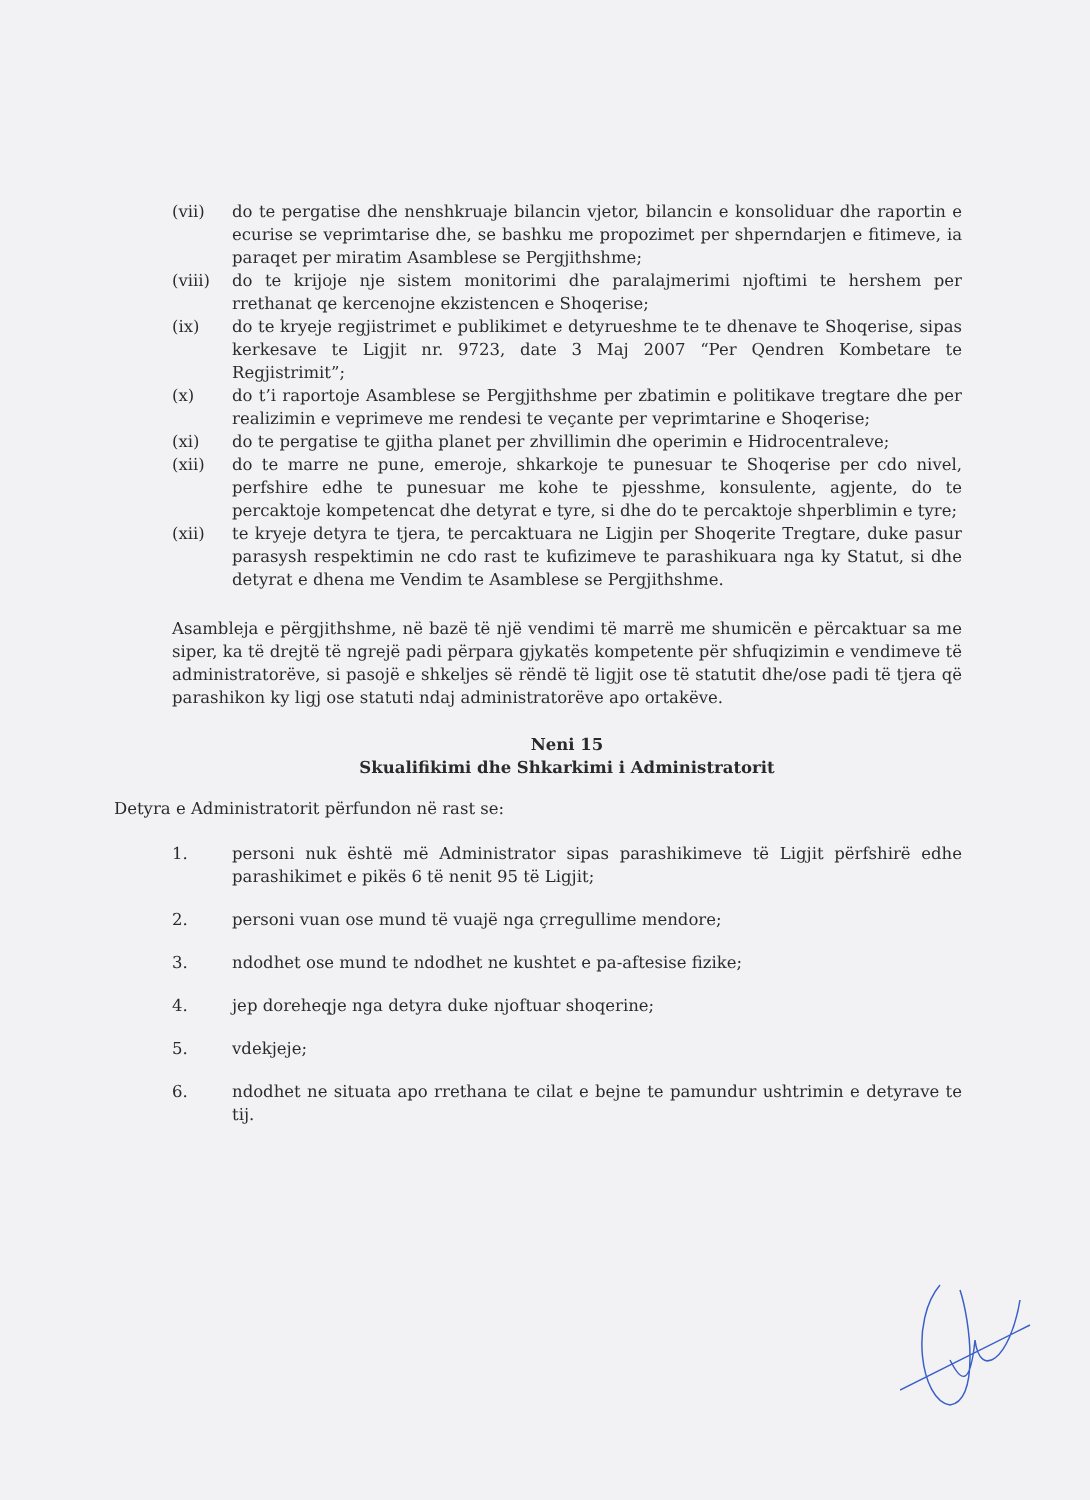(vii) do te pergatise dhe nenshkruaje bilancin vjetor, bilancin e konsoliduar dhe raportin e ecurise se veprimtarise dhe, se bashku me propozimet per shperndarjen e fitimeve, ia paraqet per miratim Asamblese se Pergjithshme;
(viii) do te krijoje nje sistem monitorimi dhe paralajmerimi njoftimi te hershem per rrethanat qe kercenojne ekzistencen e Shoqerise;
(ix) do te kryeje regjistrimet e publikimet e detyrueshme te te dhenave te Shoqerise, sipas kerkesave te Ligjit nr. 9723, date 3 Maj 2007 “Per Qendren Kombetare te Regjistrimit”;
(x) do t’i raportoje Asamblese se Pergjithshme per zbatimin e politikave tregtare dhe per realizimin e veprimeve me rendesi te veçante per veprimtarine e Shoqerise;
(xi) do te pergatise te gjitha planet per zhvillimin dhe operimin e Hidrocentraleve;
(xii) do te marre ne pune, emeroje, shkarkoje te punesuar te Shoqerise per cdo nivel, perfshire edhe te punesuar me kohe te pjesshme, konsulente, agjente, do te percaktoje kompetencat dhe detyrat e tyre, si dhe do te percaktoje shperblimin e tyre;
(xii) te kryeje detyra te tjera, te percaktuara ne Ligjin per Shoqerite Tregtare, duke pasur parasysh respektimin ne cdo rast te kufizimeve te parashikuara nga ky Statut, si dhe detyrat e dhena me Vendim te Asamblese se Pergjithshme.
Asambleja e përgjithshme, në bazë të një vendimi të marrë me shumicën e përcaktuar sa me siper, ka të drejtë të ngrejë padi përpara gjykatës kompetente për shfuqizimin e vendimeve të administratorëve, si pasojë e shkeljes së rëndë të ligjit ose të statutit dhe/ose padi të tjera që parashikon ky ligj ose statuti ndaj administratorëve apo ortakëve.
Neni 15
Skualifikimi dhe Shkarkimi i Administratorit
Detyra e Administratorit përfundon në rast se:
1. personi nuk është më Administrator sipas parashikimeve të Ligjit përfshirë edhe parashikimet e pikës 6 të nenit 95 të Ligjit;
2. personi vuan ose mund të vuajë nga çrregullime mendore;
3. ndodhet ose mund te ndodhet ne kushtet e pa-aftesise fizike;
4. jep doreheqje nga detyra duke njoftuar shoqerine;
5. vdekjeje;
6. ndodhet ne situata apo rrethana te cilat e bejne te pamundur ushtrimin e detyrave te tij.